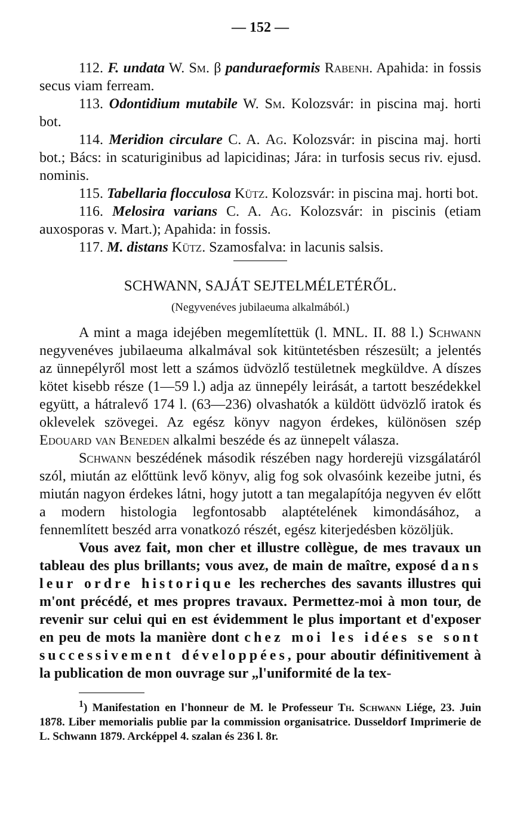— 152 —
112. F. undata W. Sm. β panduraeformis Rabenh. Apahida: in fossis secus viam ferream.
113. Odontidium mutabile W. Sm. Kolozsvár: in piscina maj. horti bot.
114. Meridion circulare C. A. Ag. Kolozsvár: in piscina maj. horti bot.; Bács: in scaturiginibus ad lapicidinas; Jára: in turfosis secus riv. ejusd. nominis.
115. Tabellaria flocculosa Kütz. Kolozsvár: in piscina maj. horti bot.
116. Melosira varians C. A. Ag. Kolozsvár: in piscinis (etiam auxosporas v. Mart.); Apahida: in fossis.
117. M. distans Kütz. Szamosfalva: in lacunis salsis.
SCHWANN, SAJÁT SEJTELMÉLETÉRŐL.
(Negyvenéves jubilaeuma alkalmából.)
A mint a maga idejében megemlítettük (l. MNL. II. 88 l.) Schwann negyvenéves jubilaeuma alkalmával sok kitüntetésben részesült; a jelentés az ünnepélyről most lett a számos üdvözlő testületnek megküldve. A díszes kötet kisebb része (1—59 l.) adja az ünnepély leirását, a tartott beszédekkel együtt, a hátralevő 174 l. (63—236) olvashatók a küldött üdvözlő iratok és oklevelek szövegei. Az egész könyv nagyon érdekes, különösen szép Edouard van Beneden alkalmi beszéde és az ünnepelt válasza.
Schwann beszédének második részében nagy horderejü vizsgálatáról szól, miután az előttünk levő könyv, alig fog sok olvasóink kezeibe jutni, és miután nagyon érdekes látni, hogy jutott a tan megalapítója negyven év előtt a modern histologia legfontosabb alaptételének kimondásához, a fennemlített beszéd arra vonatkozó részét, egész kiterjedésben közöljük.
Vous avez fait, mon cher et illustre collègue, de mes travaux un tableau des plus brillants; vous avez, de main de maître, exposé dans leur ordre historique les recherches des savants illustres qui m'ont précédé, et mes propres travaux. Permettez-moi à mon tour, de revenir sur celui qui en est évidemment le plus important et d'exposer en peu de mots la manière dont chez moi les idées se sont successivement développées, pour aboutir définitivement à la publication de mon ouvrage sur „l'uniformité de la tex-
<sup>1</sup>) Manifestation en l'honneur de M. le Professeur Th. Schwann Liége, 23. Juin 1878. Liber memorialis publie par la commission organisatrice. Dusseldorf Imprimerie de L. Schwann 1879. Arcképpel 4. szalan és 236 l. 8r.